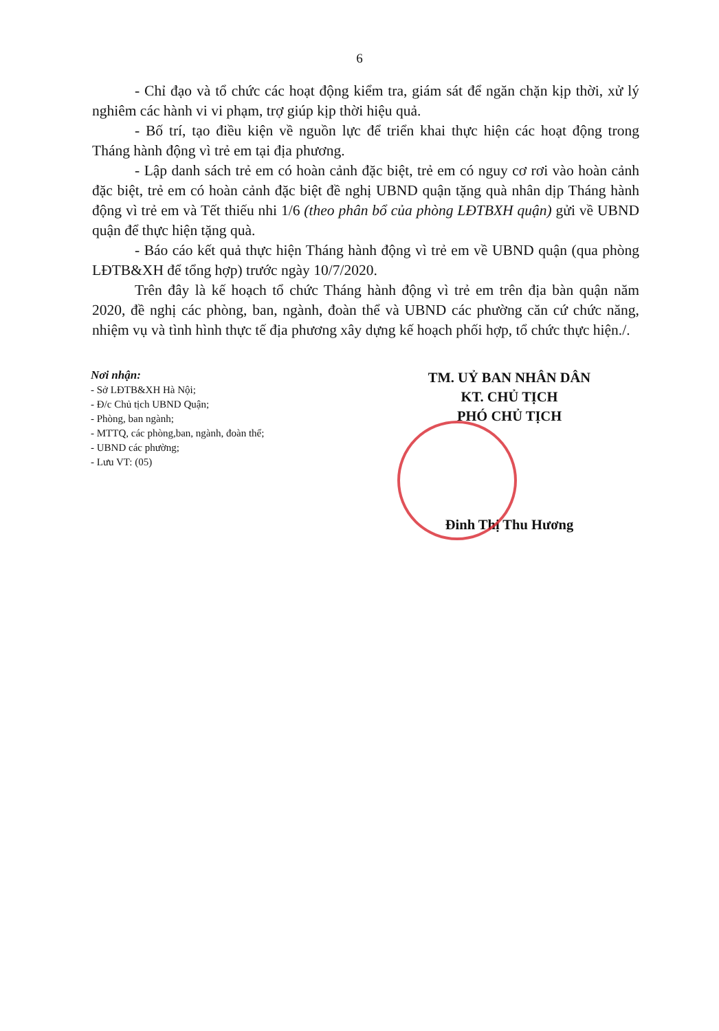6
- Chỉ đạo và tổ chức các hoạt động kiểm tra, giám sát để ngăn chặn kịp thời, xử lý nghiêm các hành vi vi phạm, trợ giúp kịp thời hiệu quả.
- Bố trí, tạo điều kiện về nguồn lực để triển khai thực hiện các hoạt động trong Tháng hành động vì trẻ em tại địa phương.
- Lập danh sách trẻ em có hoàn cảnh đặc biệt, trẻ em có nguy cơ rơi vào hoàn cảnh đặc biệt, trẻ em có hoàn cảnh đặc biệt đề nghị UBND quận tặng quà nhân dịp Tháng hành động vì trẻ em và Tết thiếu nhi 1/6 (theo phân bổ của phòng LĐTBXH quận) gửi về UBND quận để thực hiện tặng quà.
- Báo cáo kết quả thực hiện Tháng hành động vì trẻ em về UBND quận (qua phòng LĐTB&XH để tổng hợp) trước ngày 10/7/2020.
Trên đây là kế hoạch tổ chức Tháng hành động vì trẻ em trên địa bàn quận năm 2020, đề nghị các phòng, ban, ngành, đoàn thể và UBND các phường căn cứ chức năng, nhiệm vụ và tình hình thực tế địa phương xây dựng kế hoạch phối hợp, tổ chức thực hiện./.
Nơi nhận:
- Sở LĐTB&XH Hà Nội;
- Đ/c Chủ tịch UBND Quận;
- Phòng, ban ngành;
- MTTQ, các phòng,ban, ngành, đoàn thể;
- UBND các phường;
- Lưu VT: (05)
TM. UỶ BAN NHÂN DÂN
KT. CHỦ TỊCH
PHÓ CHỦ TỊCH
Đinh Thị Thu Hương